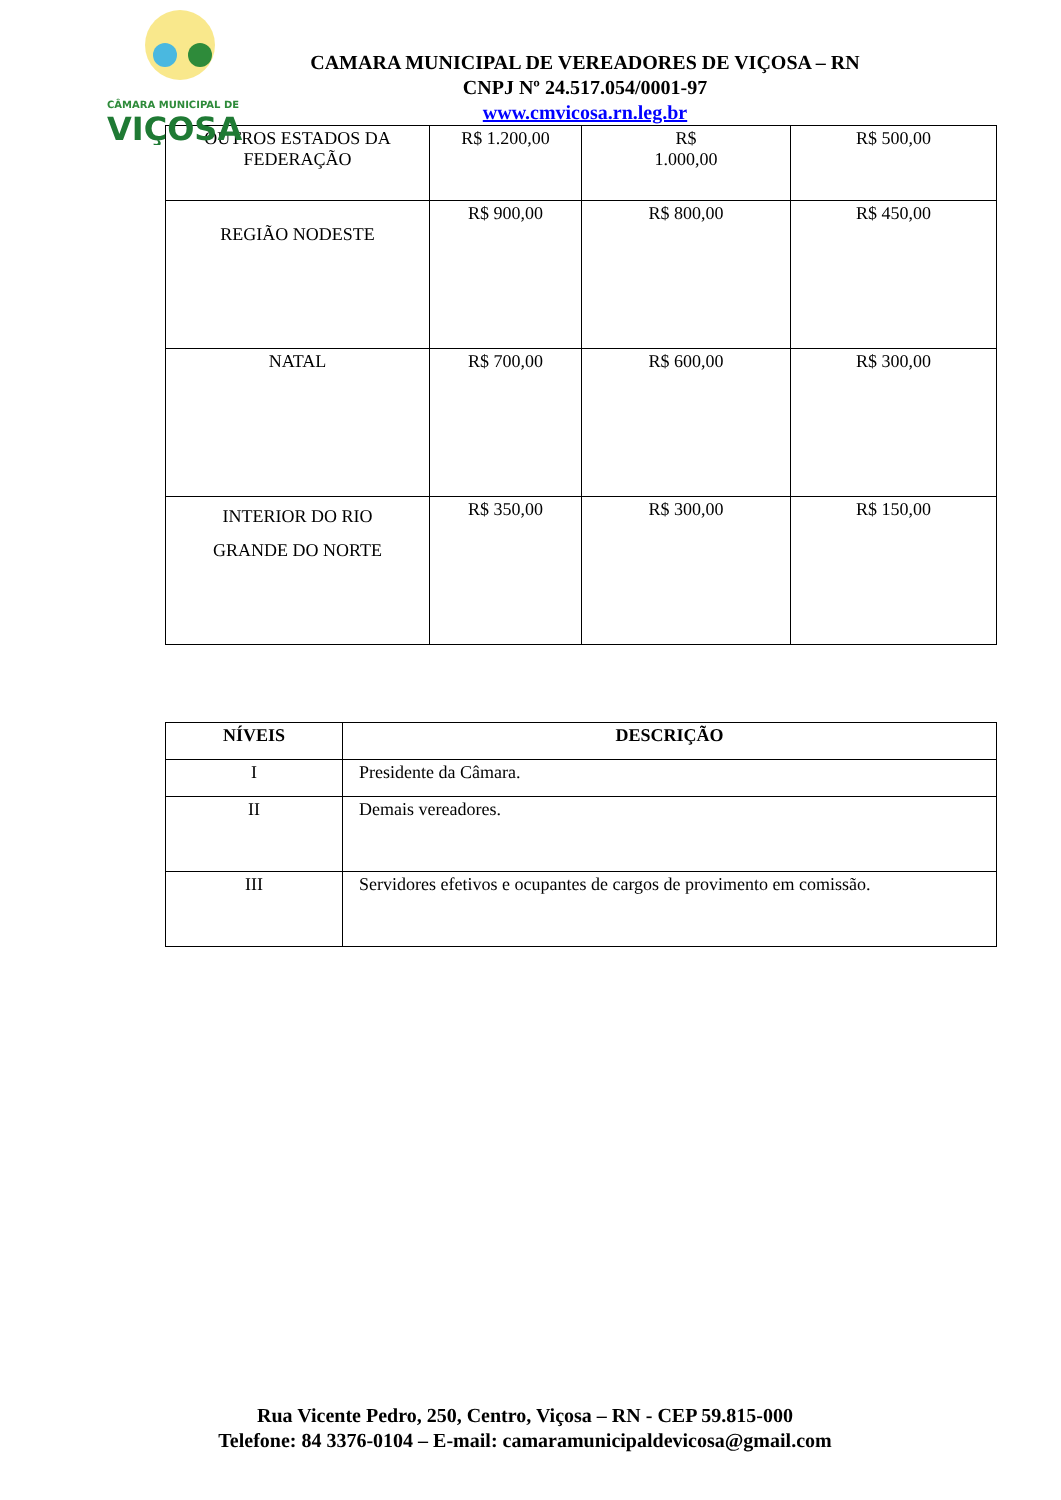CÂMARA MUNICIPAL DE
VIÇOSA
CAMARA MUNICIPAL DE VEREADORES DE VIÇOSA – RN
CNPJ Nº 24.517.054/0001-97
www.cmvicosa.rn.leg.br
| OUTROS ESTADOS DA FEDERAÇÃO | R$ 1.200,00 | R$ 1.000,00 | R$ 500,00 |
| REGIÃO NODESTE | R$ 900,00 | R$ 800,00 | R$ 450,00 |
| NATAL | R$ 700,00 | R$ 600,00 | R$ 300,00 |
| INTERIOR DO RIO GRANDE DO NORTE | R$ 350,00 | R$ 300,00 | R$ 150,00 |
| NÍVEIS | DESCRIÇÃO |
| --- | --- |
| I | Presidente da Câmara. |
| II | Demais vereadores. |
| III | Servidores efetivos e ocupantes de cargos de provimento em comissão. |
Rua Vicente Pedro, 250, Centro, Viçosa – RN - CEP 59.815-000
Telefone: 84 3376-0104 – E-mail: camaramunicipaldevicosa@gmail.com